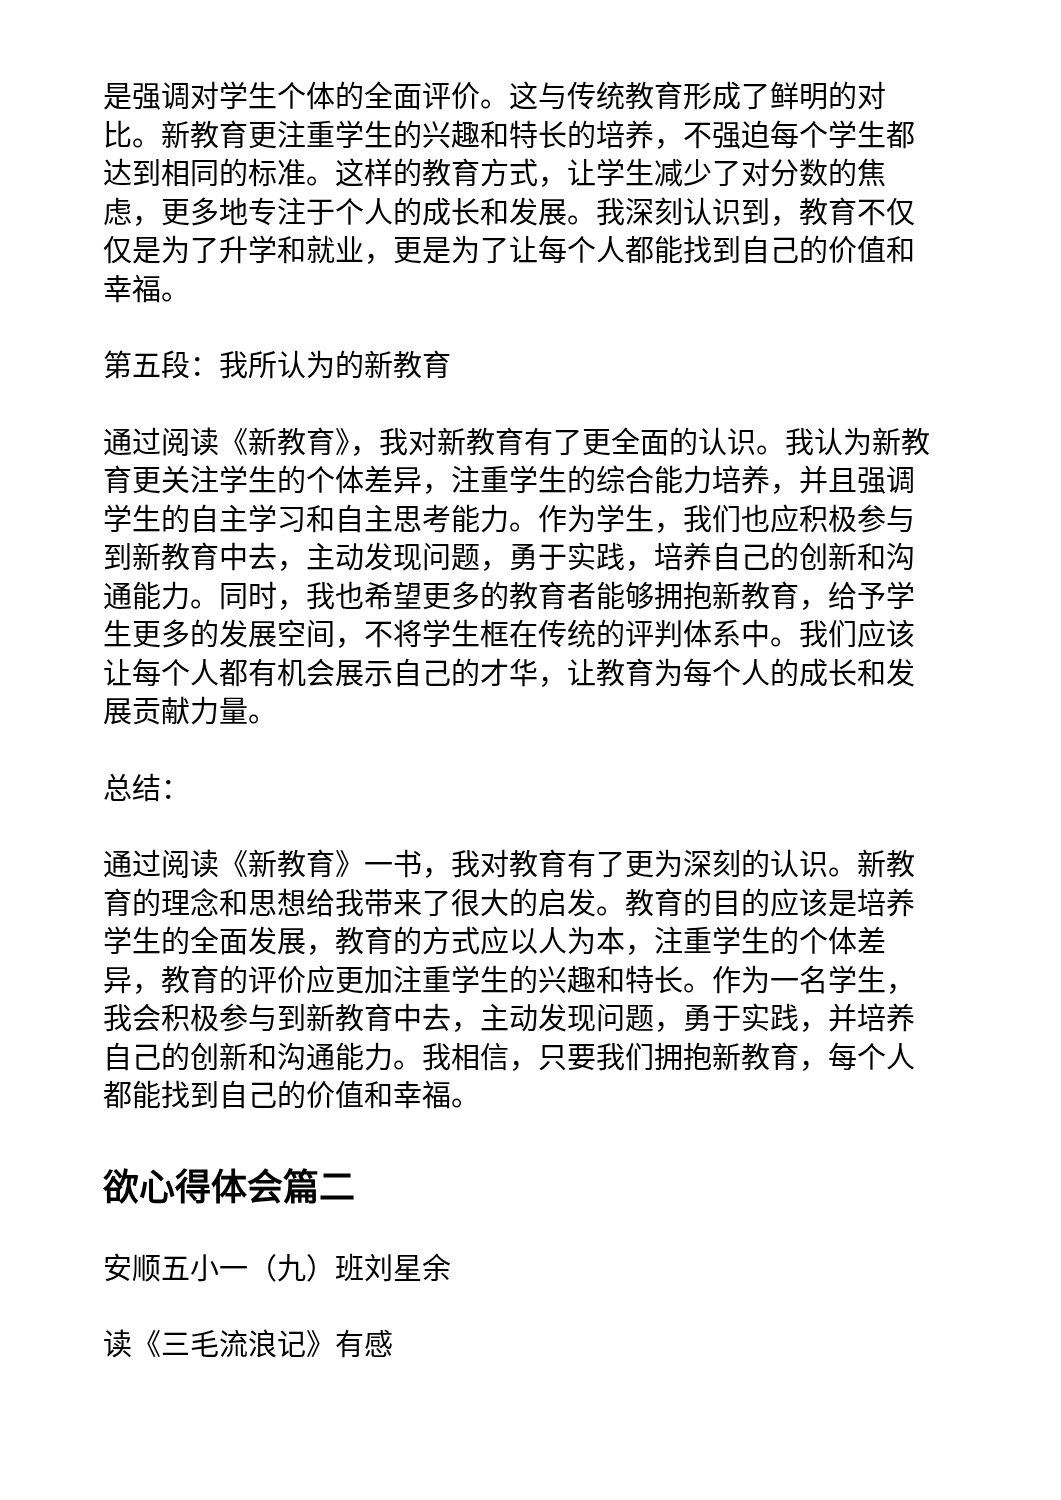是强调对学生个体的全面评价。这与传统教育形成了鲜明的对比。新教育更注重学生的兴趣和特长的培养，不强迫每个学生都达到相同的标准。这样的教育方式，让学生减少了对分数的焦虑，更多地专注于个人的成长和发展。我深刻认识到，教育不仅仅是为了升学和就业，更是为了让每个人都能找到自己的价值和幸福。
第五段：我所认为的新教育
通过阅读《新教育》，我对新教育有了更全面的认识。我认为新教育更关注学生的个体差异，注重学生的综合能力培养，并且强调学生的自主学习和自主思考能力。作为学生，我们也应积极参与到新教育中去，主动发现问题，勇于实践，培养自己的创新和沟通能力。同时，我也希望更多的教育者能够拥抱新教育，给予学生更多的发展空间，不将学生框在传统的评判体系中。我们应该让每个人都有机会展示自己的才华，让教育为每个人的成长和发展贡献力量。
总结：
通过阅读《新教育》一书，我对教育有了更为深刻的认识。新教育的理念和思想给我带来了很大的启发。教育的目的应该是培养学生的全面发展，教育的方式应以人为本，注重学生的个体差异，教育的评价应更加注重学生的兴趣和特长。作为一名学生，我会积极参与到新教育中去，主动发现问题，勇于实践，并培养自己的创新和沟通能力。我相信，只要我们拥抱新教育，每个人都能找到自己的价值和幸福。
欲心得体会篇二
安顺五小一（九）班刘星余
读《三毛流浪记》有感